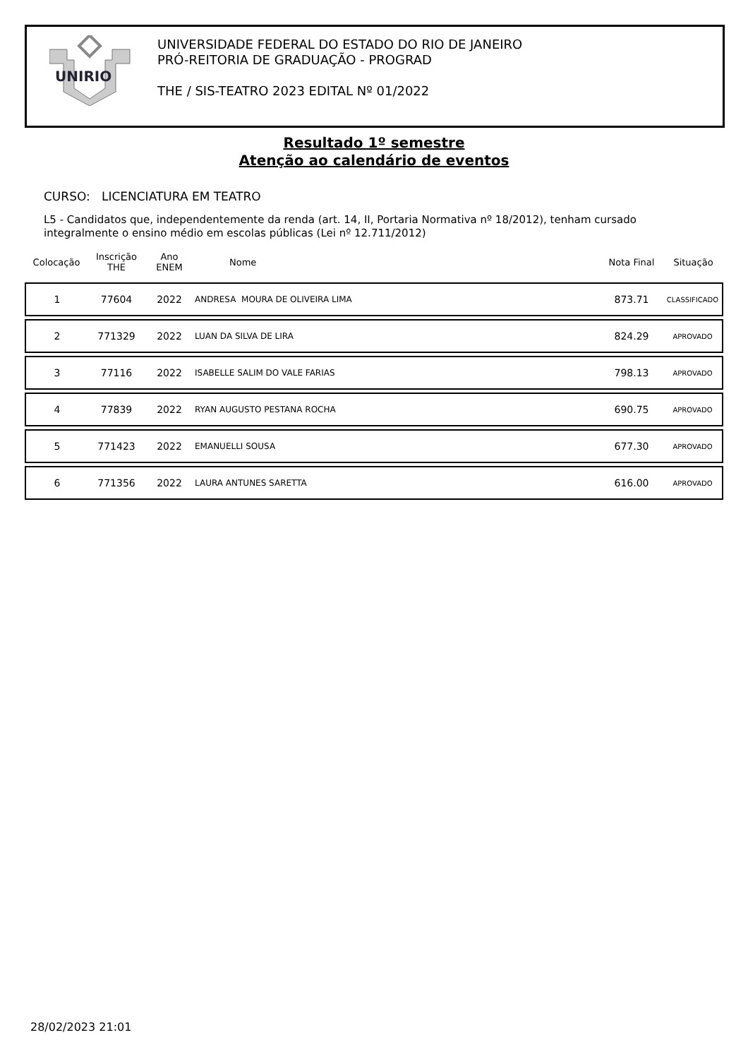UNIRIO
UNIVERSIDADE FEDERAL DO ESTADO DO RIO DE JANEIRO
PRÓ-REITORIA DE GRADUAÇÃO - PROGRAD
THE / SIS-TEATRO 2023 EDITAL Nº 01/2022
Resultado 1º semestre
Atenção ao calendário de eventos
CURSO: LICENCIATURA EM TEATRO
L5 - Candidatos que, independentemente da renda (art. 14, II, Portaria Normativa nº 18/2012), tenham cursado integralmente o ensino médio em escolas públicas (Lei nº 12.711/2012)
| Colocação | Inscrição THE | Ano ENEM | Nome | Nota Final | Situação |
| --- | --- | --- | --- | --- | --- |
| 1 | 77604 | 2022 | ANDRESA MOURA DE OLIVEIRA LIMA | 873.71 | CLASSIFICADO |
| 2 | 771329 | 2022 | LUAN DA SILVA DE LIRA | 824.29 | APROVADO |
| 3 | 77116 | 2022 | ISABELLE SALIM DO VALE FARIAS | 798.13 | APROVADO |
| 4 | 77839 | 2022 | RYAN AUGUSTO PESTANA ROCHA | 690.75 | APROVADO |
| 5 | 771423 | 2022 | EMANUELLI SOUSA | 677.30 | APROVADO |
| 6 | 771356 | 2022 | LAURA ANTUNES SARETTA | 616.00 | APROVADO |
28/02/2023 21:01